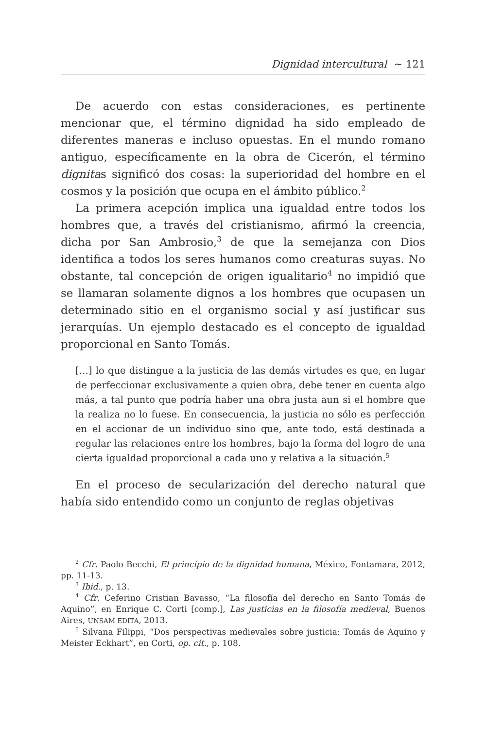Dignidad intercultural ∼ 121
De acuerdo con estas consideraciones, es pertinente mencionar que, el término dignidad ha sido empleado de diferentes maneras e incluso opuestas. En el mundo romano antiguo, específicamente en la obra de Cicerón, el término dignitas significó dos cosas: la superioridad del hombre en el cosmos y la posición que ocupa en el ámbito público.<sup>2</sup>
La primera acepción implica una igualdad entre todos los hombres que, a través del cristianismo, afirmó la creencia, dicha por San Ambrosio,<sup>3</sup> de que la semejanza con Dios identifica a todos los seres humanos como creaturas suyas. No obstante, tal concepción de origen igualitario<sup>4</sup> no impidió que se llamaran solamente dignos a los hombres que ocupasen un determinado sitio en el organismo social y así justificar sus jerarquías. Un ejemplo destacado es el concepto de igualdad proporcional en Santo Tomás.
[…] lo que distingue a la justicia de las demás virtudes es que, en lugar de perfeccionar exclusivamente a quien obra, debe tener en cuenta algo más, a tal punto que podría haber una obra justa aun si el hombre que la realiza no lo fuese. En consecuencia, la justicia no sólo es perfección en el accionar de un individuo sino que, ante todo, está destinada a regular las relaciones entre los hombres, bajo la forma del logro de una cierta igualdad proporcional a cada uno y relativa a la situación.<sup>5</sup>
En el proceso de secularización del derecho natural que había sido entendido como un conjunto de reglas objetivas
<sup>2</sup> Cfr. Paolo Becchi, El principio de la dignidad humana, México, Fontamara, 2012, pp. 11-13.
<sup>3</sup> Ibid., p. 13.
<sup>4</sup> Cfr. Ceferino Cristian Bavasso, “La filosofía del derecho en Santo Tomás de Aquino”, en Enrique C. Corti [comp.], Las justicias en la filosofía medieval, Buenos Aires, UNSAM EDITA, 2013.
<sup>5</sup> Silvana Filippi, “Dos perspectivas medievales sobre justicia: Tomás de Aquino y Meister Eckhart”, en Corti, op. cit., p. 108.